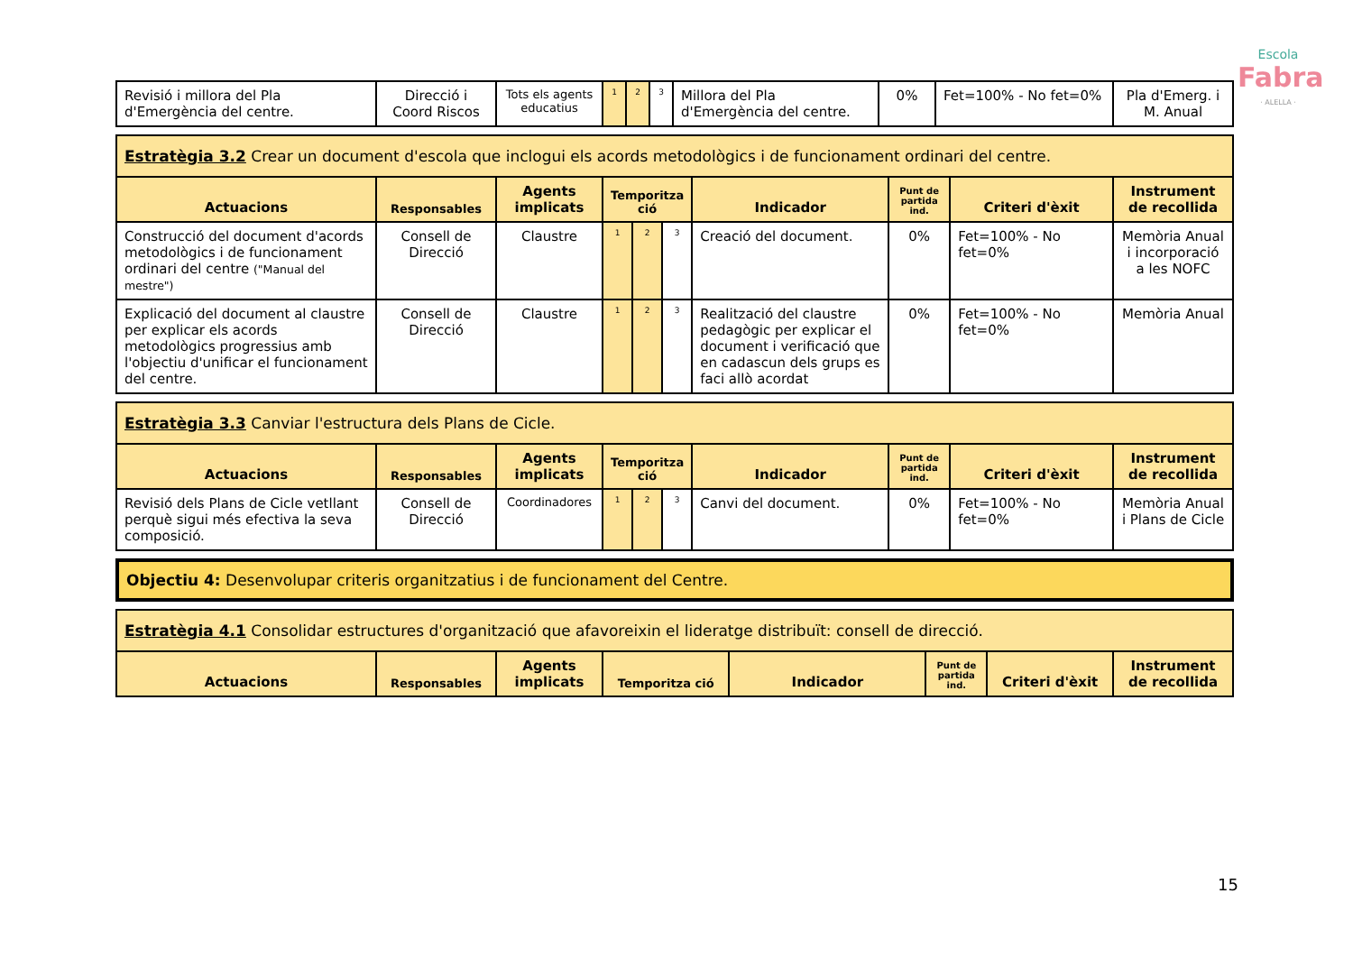Escola
Fabra
· ALELLA ·
| Revisió i millora del Pla d'Emergència del centre. | Direcció i Coord Riscos | Tots els agents educatius | 1 | 2 | 3 | Millora del Pla d'Emergència del centre. | 0% | Fet=100% - No fet=0% | Pla d'Emerg. i M. Anual |
| Estratègia 3.2 Crear un document d'escola que inclogui els acords metodològics i de funcionament ordinari del centre. | | | | | | | | | |
| Actuacions | Responsables | Agents implicats | Temporitza ció | | | Indicador | Punt de partida ind. | Criteri d'èxit | Instrument de recollida |
| Construcció del document d'acords metodològics i de funcionament ordinari del centre ("Manual del mestre") | Consell de Direcció | Claustre | 1 | 2 | 3 | Creació del document. | 0% | Fet=100% - No fet=0% | Memòria Anual i incorporació a les NOFC |
| Explicació del document al claustre per explicar els acords metodològics progressius amb l'objectiu d'unificar el funcionament del centre. | Consell de Direcció | Claustre | 1 | 2 | 3 | Realització del claustre pedagògic per explicar el document i verificació que en cadascun dels grups es faci allò acordat | 0% | Fet=100% - No fet=0% | Memòria Anual |
| Estratègia 3.3 Canviar l'estructura dels Plans de Cicle. | | | | | | | | | |
| Actuacions | Responsables | Agents implicats | Temporitza ció | | | Indicador | Punt de partida ind. | Criteri d'èxit | Instrument de recollida |
| Revisió dels Plans de Cicle vetllant perquè sigui més efectiva la seva composició. | Consell de Direcció | Coordinadores | 1 | 2 | 3 | Canvi del document. | 0% | Fet=100% - No fet=0% | Memòria Anual i Plans de Cicle |
| Objectiu 4: Desenvolupar criteris organitzatius i de funcionament del Centre. |
| Estratègia 4.1 Consolidar estructures d'organització que afavoreixin el lideratge distribuït: consell de direcció. | | | | | | | |
| Actuacions | Responsables | Agents implicats | Temporitza ció | Indicador | Punt de partida ind. | Criteri d'èxit | Instrument de recollida |
15